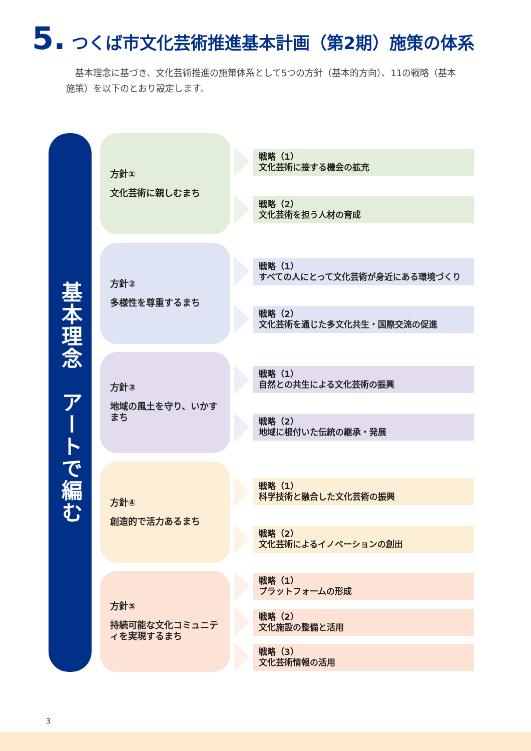5. つくば市文化芸術推進基本計画（第2期）施策の体系
　基本理念に基づき、文化芸術推進の施策体系として5つの方針（基本的方向）、11の戦略（基本施策）を以下のとおり設定します。
基本理念　アートで編む
方針①
文化芸術に親しむまち
戦略（1）
文化芸術に接する機会の拡充
戦略（2）
文化芸術を担う人材の育成
方針②
多様性を尊重するまち
戦略（1）
すべての人にとって文化芸術が身近にある環境づくり
戦略（2）
文化芸術を通じた多文化共生・国際交流の促進
方針③
地域の風土を守り、いかすまち
戦略（1）
自然との共生による文化芸術の振興
戦略（2）
地域に根付いた伝統の継承・発展
方針④
創造的で活力あるまち
戦略（1）
科学技術と融合した文化芸術の振興
戦略（2）
文化芸術によるイノベーションの創出
方針⑤
持続可能な文化コミュニティを実現するまち
戦略（1）
プラットフォームの形成
戦略（2）
文化施設の整備と活用
戦略（3）
文化芸術情報の活用
3